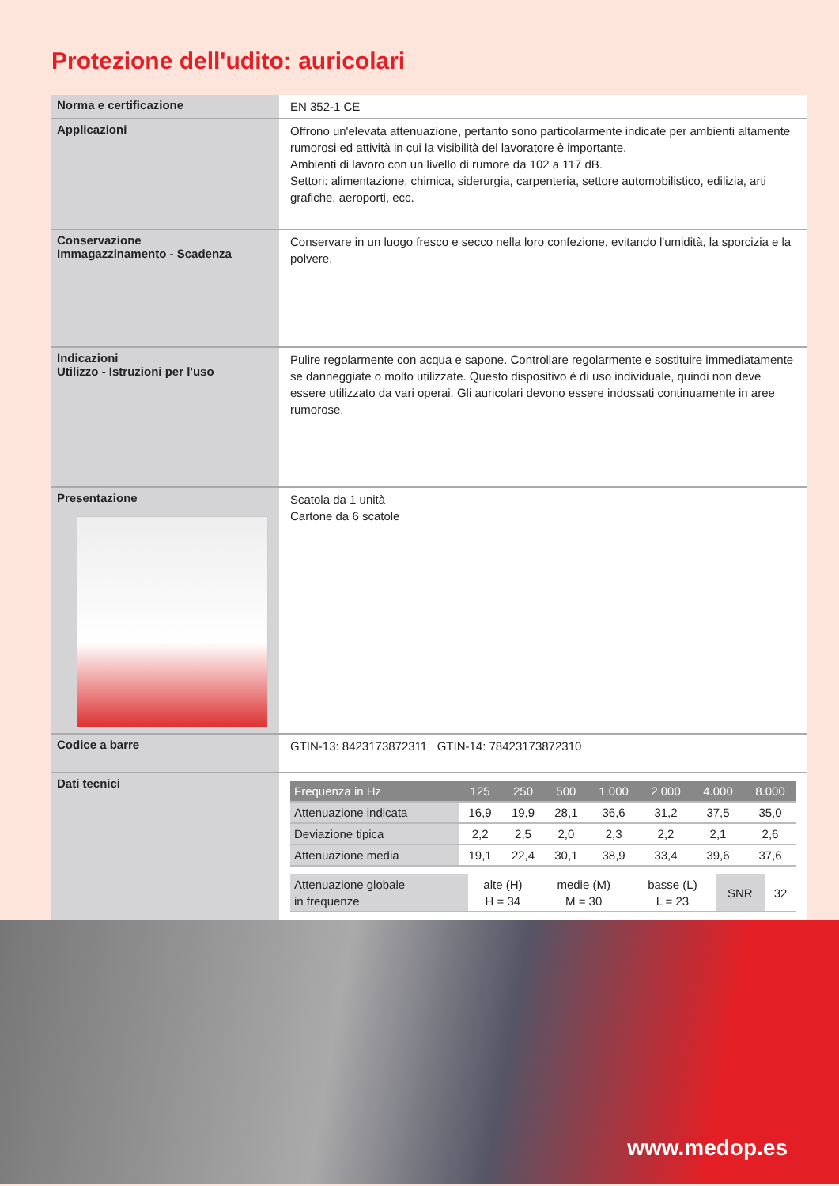Protezione dell'udito: auricolari
Norma e certificazione
EN 352-1 CE
Applicazioni
Offrono un'elevata attenuazione, pertanto sono particolarmente indicate per ambienti altamente rumorosi ed attività in cui la visibilità del lavoratore è importante.
Ambienti di lavoro con un livello di rumore da 102 a 117 dB.
Settori: alimentazione, chimica, siderurgia, carpenteria, settore automobilistico, edilizia, arti grafiche, aeroporti, ecc.
Conservazione
Immagazzinamento - Scadenza
Conservare in un luogo fresco e secco nella loro confezione, evitando l'umidità, la sporcizia e la polvere.
Indicazioni
Utilizzo - Istruzioni per l'uso
Pulire regolarmente con acqua e sapone. Controllare regolarmente e sostituire immediatamente se danneggiate o molto utilizzate. Questo dispositivo è di uso individuale, quindi non deve essere utilizzato da vari operai. Gli auricolari devono essere indossati continuamente in aree rumorose.
Presentazione
Scatola da 1 unità
Cartone da 6 scatole
Codice a barre
GTIN-13: 8423173872311 GTIN-14: 78423173872310
Dati tecnici
| Frequenza in Hz | 125 | 250 | 500 | 1.000 | 2.000 | 4.000 | 8.000 |
| --- | --- | --- | --- | --- | --- | --- | --- |
| Attenuazione indicata | 16,9 | 19,9 | 28,1 | 36,6 | 31,2 | 37,5 | 35,0 |
| Deviazione tipica | 2,2 | 2,5 | 2,0 | 2,3 | 2,2 | 2,1 | 2,6 |
| Attenuazione media | 19,1 | 22,4 | 30,1 | 38,9 | 33,4 | 39,6 | 37,6 |
| Attenuazione globale in frequenze | alte (H) H = 34 | medie (M) M = 30 | basse (L) L = 23 | SNR | 32 |
www.medop.es